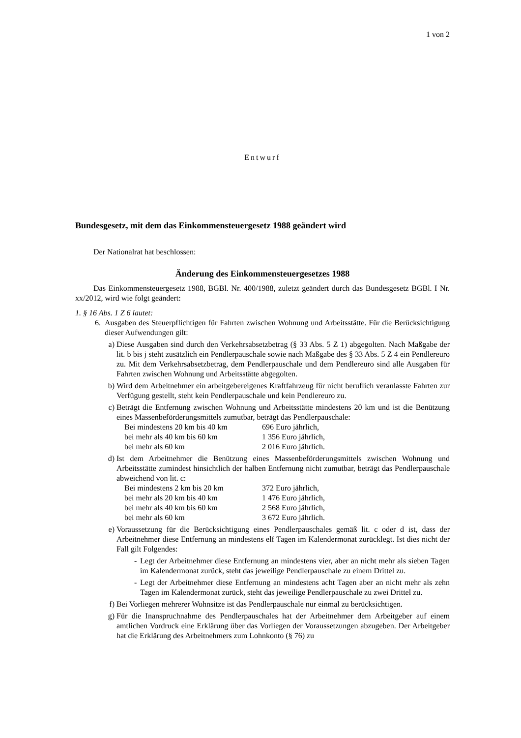1 von 2
Entwurf
Bundesgesetz, mit dem das Einkommensteuergesetz 1988 geändert wird
Der Nationalrat hat beschlossen:
Änderung des Einkommensteuergesetzes 1988
Das Einkommensteuergesetz 1988, BGBl. Nr. 400/1988, zuletzt geändert durch das Bundesgesetz BGBl. I Nr. xx/2012, wird wie folgt geändert:
1. § 16 Abs. 1 Z 6 lautet:
6. Ausgaben des Steuerpflichtigen für Fahrten zwischen Wohnung und Arbeitsstätte. Für die Berücksichtigung dieser Aufwendungen gilt:
a) Diese Ausgaben sind durch den Verkehrsabsetzbetrag (§ 33 Abs. 5 Z 1) abgegolten. Nach Maßgabe der lit. b bis j steht zusätzlich ein Pendlerpauschale sowie nach Maßgabe des § 33 Abs. 5 Z 4 ein Pendlereuro zu. Mit dem Verkehrsabsetzbetrag, dem Pendlerpauschale und dem Pendlereuro sind alle Ausgaben für Fahrten zwischen Wohnung und Arbeitsstätte abgegolten.
b) Wird dem Arbeitnehmer ein arbeitgebereigenes Kraftfahrzeug für nicht beruflich veranlasste Fahrten zur Verfügung gestellt, steht kein Pendlerpauschale und kein Pendlereuro zu.
c) Beträgt die Entfernung zwischen Wohnung und Arbeitsstätte mindestens 20 km und ist die Benützung eines Massenbeförderungsmittels zumutbar, beträgt das Pendlerpauschale:
Bei mindestens 20 km bis 40 km 696 Euro jährlich, bei mehr als 40 km bis 60 km 1 356 Euro jährlich, bei mehr als 60 km 2 016 Euro jährlich.
d) Ist dem Arbeitnehmer die Benützung eines Massenbeförderungsmittels zwischen Wohnung und Arbeitsstätte zumindest hinsichtlich der halben Entfernung nicht zumutbar, beträgt das Pendlerpauschale abweichend von lit. c:
Bei mindestens 2 km bis 20 km 372 Euro jährlich, bei mehr als 20 km bis 40 km 1 476 Euro jährlich, bei mehr als 40 km bis 60 km 2 568 Euro jährlich, bei mehr als 60 km 3 672 Euro jährlich.
e) Voraussetzung für die Berücksichtigung eines Pendlerpauschales gemäß lit. c oder d ist, dass der Arbeitnehmer diese Entfernung an mindestens elf Tagen im Kalendermonat zurücklegt. Ist dies nicht der Fall gilt Folgendes:
- Legt der Arbeitnehmer diese Entfernung an mindestens vier, aber an nicht mehr als sieben Tagen im Kalendermonat zurück, steht das jeweilige Pendlerpauschale zu einem Drittel zu.
- Legt der Arbeitnehmer diese Entfernung an mindestens acht Tagen aber an nicht mehr als zehn Tagen im Kalendermonat zurück, steht das jeweilige Pendlerpauschale zu zwei Drittel zu.
f) Bei Vorliegen mehrerer Wohnsitze ist das Pendlerpauschale nur einmal zu berücksichtigen.
g) Für die Inanspruchnahme des Pendlerpauschales hat der Arbeitnehmer dem Arbeitgeber auf einem amtlichen Vordruck eine Erklärung über das Vorliegen der Voraussetzungen abzugeben. Der Arbeitgeber hat die Erklärung des Arbeitnehmers zum Lohnkonto (§ 76) zu